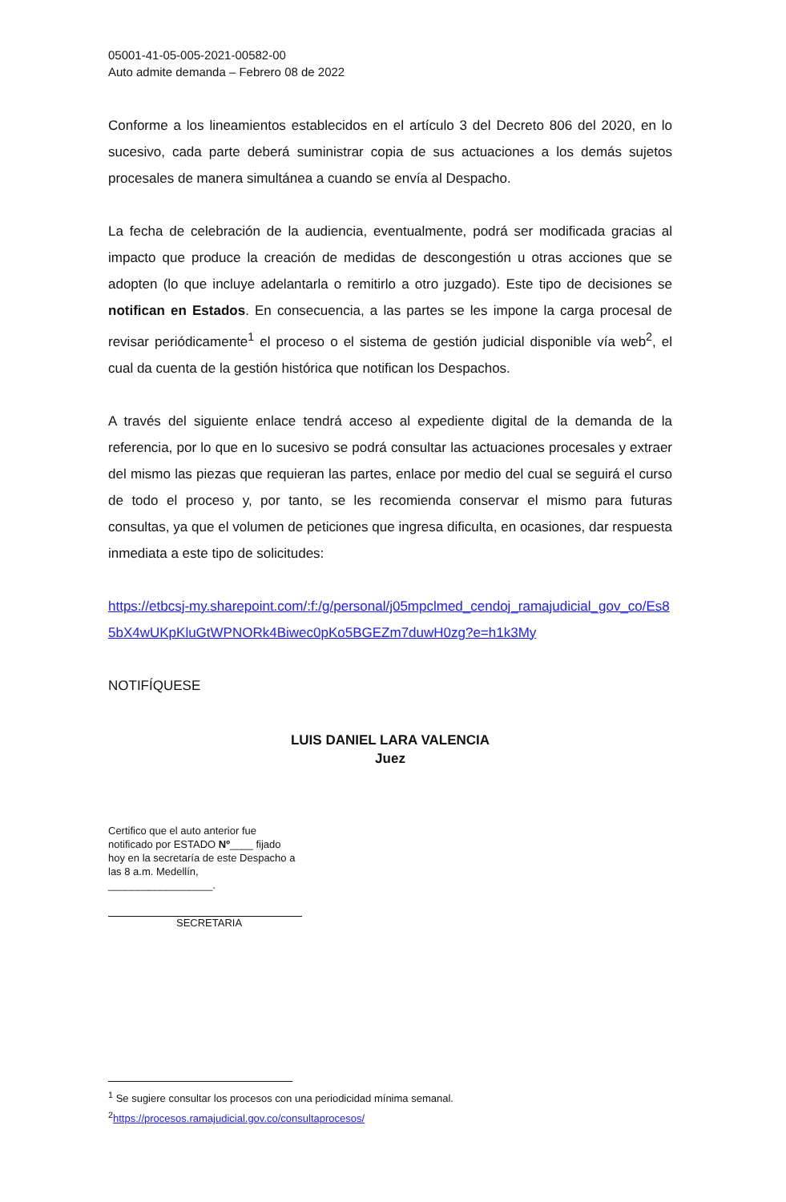05001-41-05-005-2021-00582-00
Auto admite demanda – Febrero 08 de 2022
Conforme a los lineamientos establecidos en el artículo 3 del Decreto 806 del 2020, en lo sucesivo, cada parte deberá suministrar copia de sus actuaciones a los demás sujetos procesales de manera simultánea a cuando se envía al Despacho.
La fecha de celebración de la audiencia, eventualmente, podrá ser modificada gracias al impacto que produce la creación de medidas de descongestión u otras acciones que se adopten (lo que incluye adelantarla o remitirlo a otro juzgado). Este tipo de decisiones se notifican en Estados. En consecuencia, a las partes se les impone la carga procesal de revisar periódicamente<sup>1</sup> el proceso o el sistema de gestión judicial disponible vía web<sup>2</sup>, el cual da cuenta de la gestión histórica que notifican los Despachos.
A través del siguiente enlace tendrá acceso al expediente digital de la demanda de la referencia, por lo que en lo sucesivo se podrá consultar las actuaciones procesales y extraer del mismo las piezas que requieran las partes, enlace por medio del cual se seguirá el curso de todo el proceso y, por tanto, se les recomienda conservar el mismo para futuras consultas, ya que el volumen de peticiones que ingresa dificulta, en ocasiones, dar respuesta inmediata a este tipo de solicitudes:
https://etbcsj-my.sharepoint.com/:f:/g/personal/j05mpclmed_cendoj_ramajudicial_gov_co/Es85bX4wUKpKluGtWPNORk4Biwec0pKo5BGEZm7duwH0zg?e=h1k3My
NOTIFÍQUESE
LUIS DANIEL LARA VALENCIA
Juez
Certifico que el auto anterior fue notificado por ESTADO Nº____ fijado hoy en la secretaría de este Despacho a las 8 a.m. Medellín, __________________.
SECRETARIA
<sup>1</sup> Se sugiere consultar los procesos con una periodicidad mínima semanal.
<sup>2</sup> https://procesos.ramajudicial.gov.co/consultaprocesos/